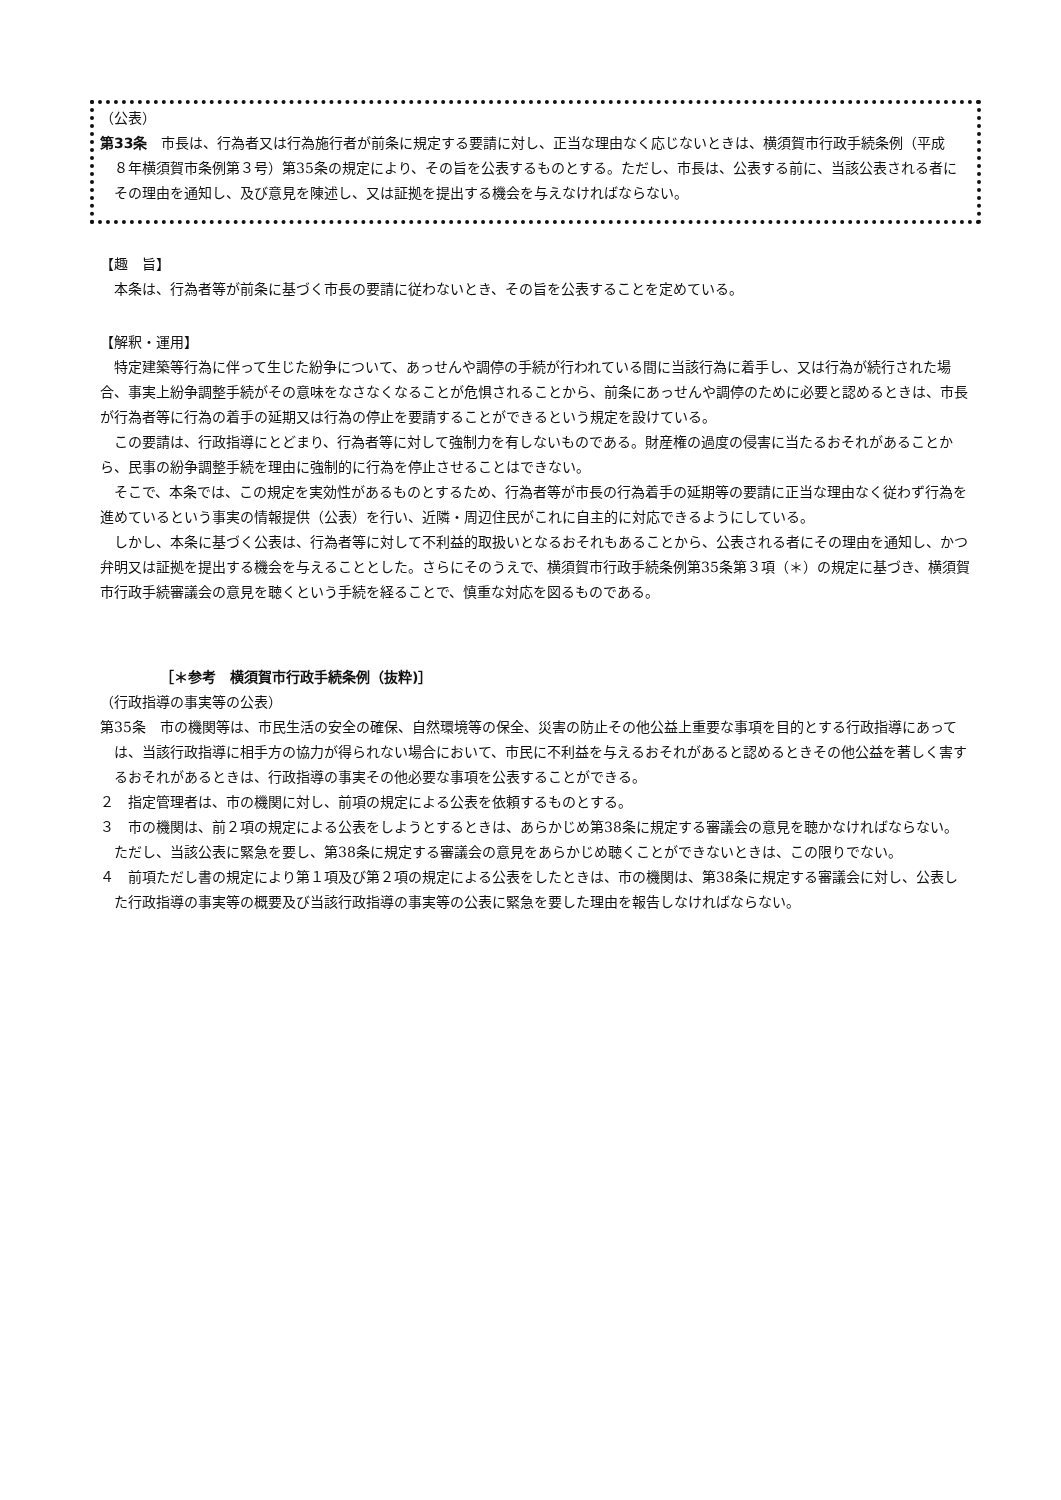（公表）
第33条　市長は、行為者又は行為施行者が前条に規定する要請に対し、正当な理由なく応じないときは、横須賀市行政手続条例（平成８年横須賀市条例第３号）第35条の規定により、その旨を公表するものとする。ただし、市長は、公表する前に、当該公表される者にその理由を通知し、及び意見を陳述し、又は証拠を提出する機会を与えなければならない。
【趣　旨】
本条は、行為者等が前条に基づく市長の要請に従わないとき、その旨を公表することを定めている。
【解釈・運用】
特定建築等行為に伴って生じた紛争について、あっせんや調停の手続が行われている間に当該行為に着手し、又は行為が続行された場合、事実上紛争調整手続がその意味をなさなくなることが危惧されることから、前条にあっせんや調停のために必要と認めるときは、市長が行為者等に行為の着手の延期又は行為の停止を要請することができるという規定を設けている。
この要請は、行政指導にとどまり、行為者等に対して強制力を有しないものである。財産権の過度の侵害に当たるおそれがあることから、民事の紛争調整手続を理由に強制的に行為を停止させることはできない。
そこで、本条では、この規定を実効性があるものとするため、行為者等が市長の行為着手の延期等の要請に正当な理由なく従わず行為を進めているという事実の情報提供（公表）を行い、近隣・周辺住民がこれに自主的に対応できるようにしている。
しかし、本条に基づく公表は、行為者等に対して不利益的取扱いとなるおそれもあることから、公表される者にその理由を通知し、かつ弁明又は証拠を提出する機会を与えることとした。さらにそのうえで、横須賀市行政手続条例第35条第３項（＊）の規定に基づき、横須賀市行政手続審議会の意見を聴くという手続を経ることで、慎重な対応を図るものである。
［＊参考　横須賀市行政手続条例（抜粋)］
（行政指導の事実等の公表）
第35条　市の機関等は、市民生活の安全の確保、自然環境等の保全、災害の防止その他公益上重要な事項を目的とする行政指導にあっては、当該行政指導に相手方の協力が得られない場合において、市民に不利益を与えるおそれがあると認めるときその他公益を著しく害するおそれがあるときは、行政指導の事実その他必要な事項を公表することができる。
２　指定管理者は、市の機関に対し、前項の規定による公表を依頼するものとする。
３　市の機関は、前２項の規定による公表をしようとするときは、あらかじめ第38条に規定する審議会の意見を聴かなければならない。ただし、当該公表に緊急を要し、第38条に規定する審議会の意見をあらかじめ聴くことができないときは、この限りでない。
４　前項ただし書の規定により第１項及び第２項の規定による公表をしたときは、市の機関は、第38条に規定する審議会に対し、公表した行政指導の事実等の概要及び当該行政指導の事実等の公表に緊急を要した理由を報告しなければならない。